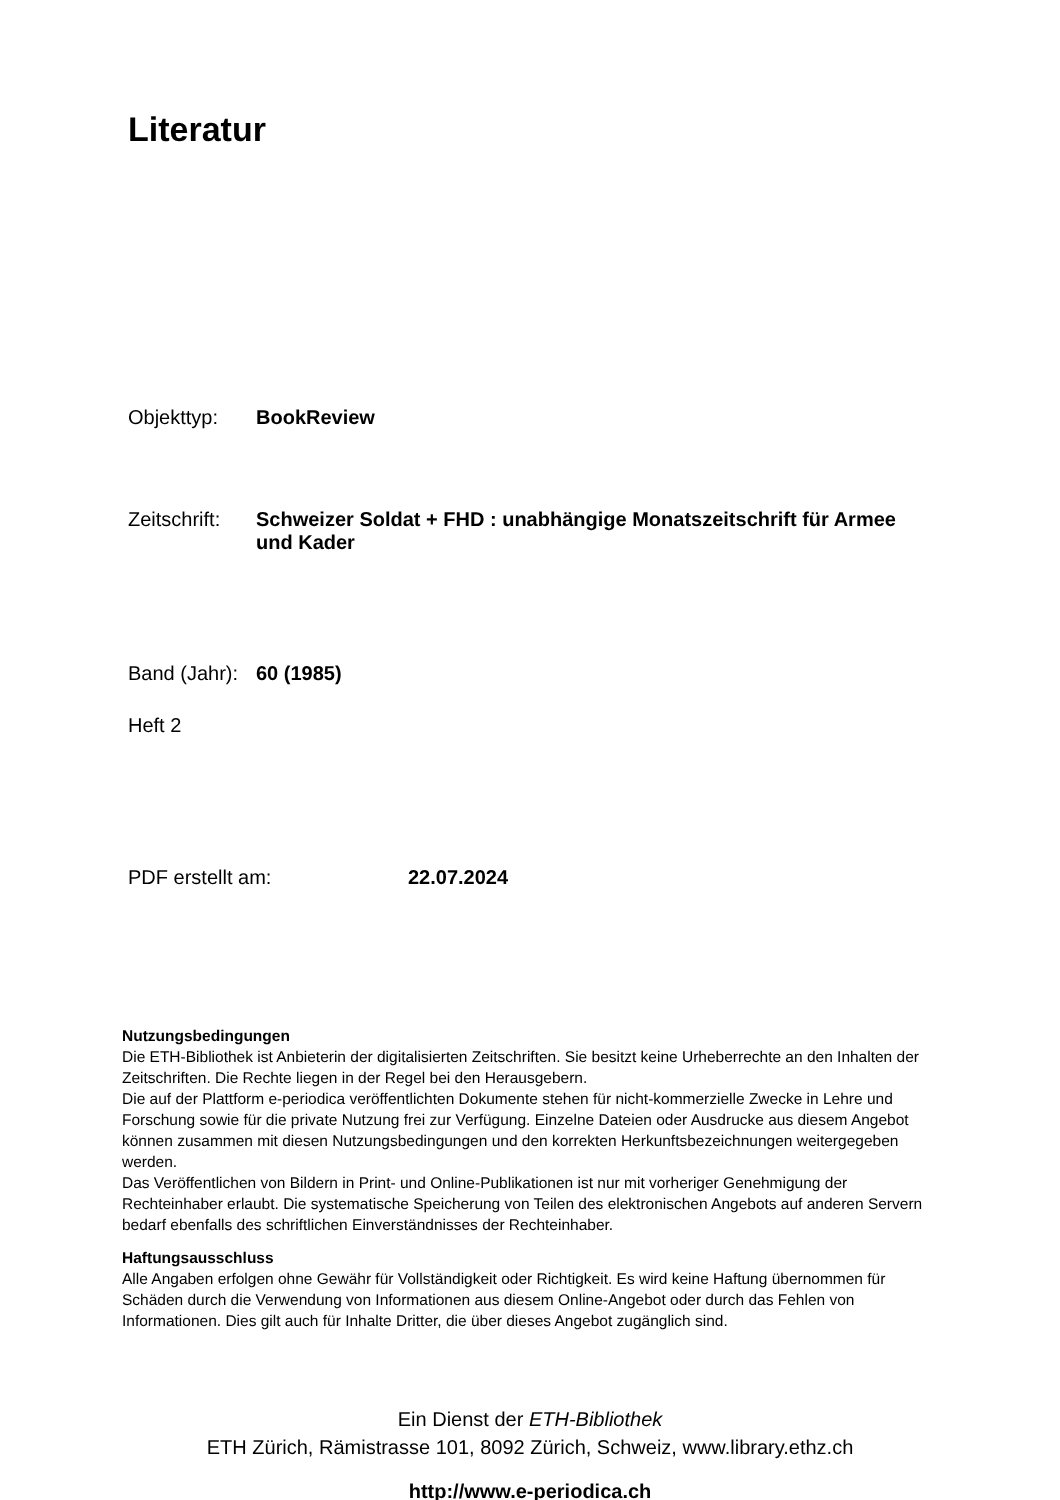Literatur
Objekttyp: BookReview
Zeitschrift: Schweizer Soldat + FHD : unabhängige Monatszeitschrift für Armee und Kader
Band (Jahr): 60 (1985)
Heft 2
PDF erstellt am: 22.07.2024
Nutzungsbedingungen
Die ETH-Bibliothek ist Anbieterin der digitalisierten Zeitschriften. Sie besitzt keine Urheberrechte an den Inhalten der Zeitschriften. Die Rechte liegen in der Regel bei den Herausgebern.
Die auf der Plattform e-periodica veröffentlichten Dokumente stehen für nicht-kommerzielle Zwecke in Lehre und Forschung sowie für die private Nutzung frei zur Verfügung. Einzelne Dateien oder Ausdrucke aus diesem Angebot können zusammen mit diesen Nutzungsbedingungen und den korrekten Herkunftsbezeichnungen weitergegeben werden.
Das Veröffentlichen von Bildern in Print- und Online-Publikationen ist nur mit vorheriger Genehmigung der Rechteinhaber erlaubt. Die systematische Speicherung von Teilen des elektronischen Angebots auf anderen Servern bedarf ebenfalls des schriftlichen Einverständnisses der Rechteinhaber.
Haftungsausschluss
Alle Angaben erfolgen ohne Gewähr für Vollständigkeit oder Richtigkeit. Es wird keine Haftung übernommen für Schäden durch die Verwendung von Informationen aus diesem Online-Angebot oder durch das Fehlen von Informationen. Dies gilt auch für Inhalte Dritter, die über dieses Angebot zugänglich sind.
Ein Dienst der ETH-Bibliothek
ETH Zürich, Rämistrasse 101, 8092 Zürich, Schweiz, www.library.ethz.ch
http://www.e-periodica.ch